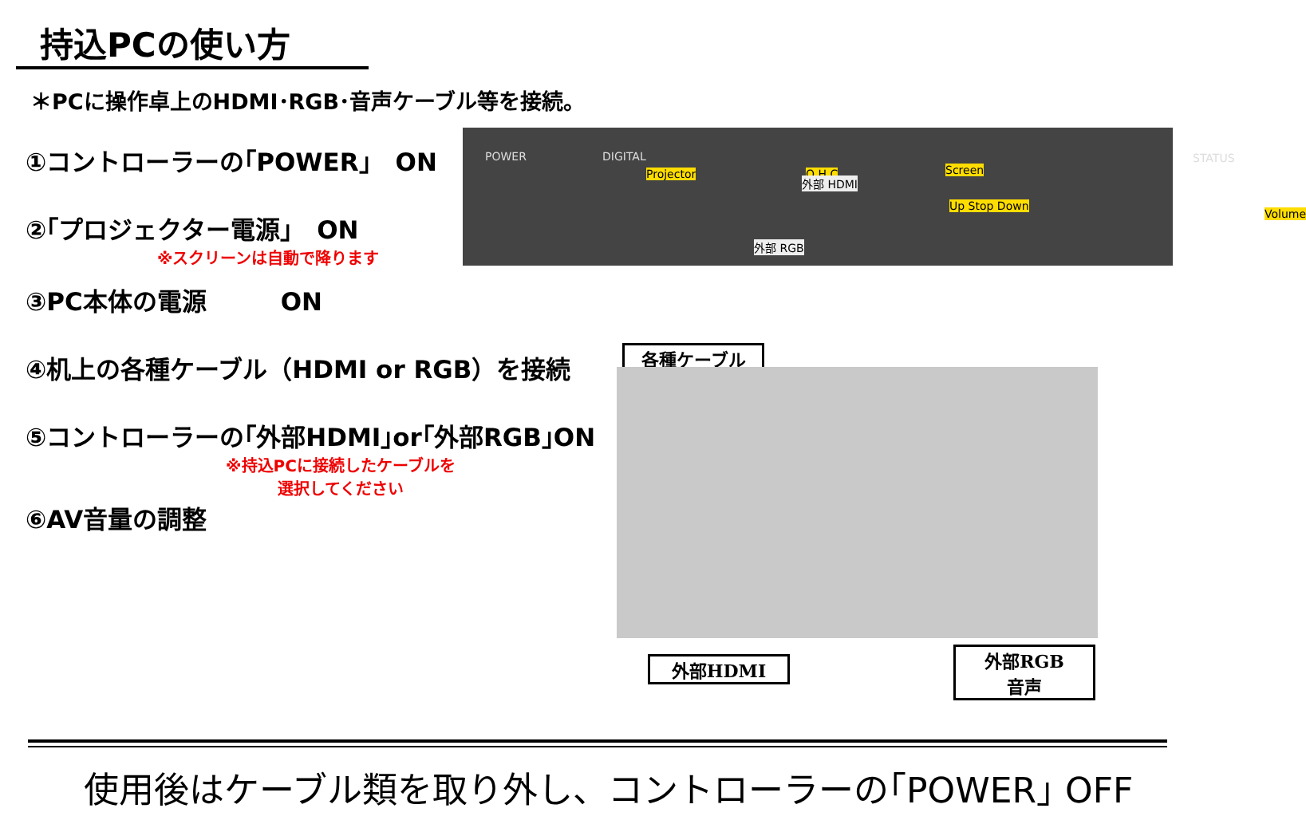持込PCの使い方
＊PCに操作卓上のHDMI･RGB･音声ケーブル等を接続。
①コントローラーの｢POWER｣　ON
②｢プロジェクター電源｣　ON
※スクリーンは自動で降ります
③PC本体の電源　　　ON
④机上の各種ケーブル（HDMI or RGB）を接続
⑤コントローラーの｢外部HDMI｣or｢外部RGB｣ON
※持込PCに接続したケーブルを
選択してください
⑥AV音量の調整
POWER DIGITAL
Projector O H C Screen
STATUS
Volume
Up Stop Down
外部 RGB
外部 HDMI
各種ケーブル
外部HDMI
外部RGB
音声
使用後はケーブル類を取り外し、コントローラーの｢POWER｣ OFF